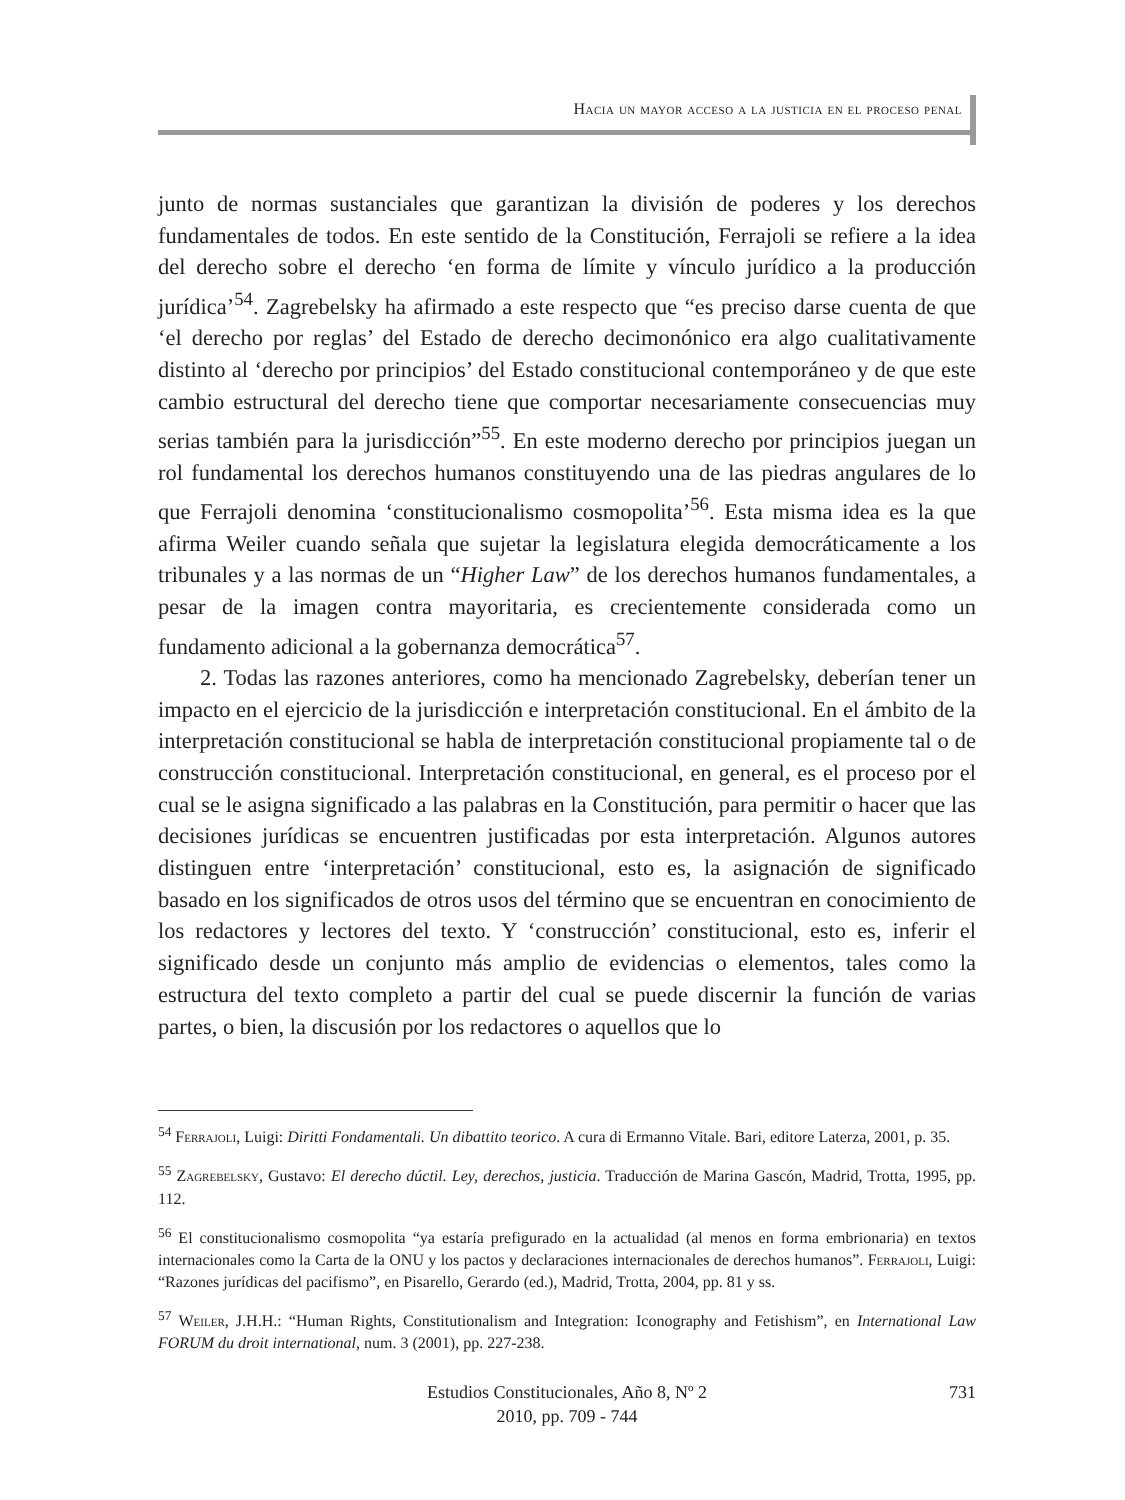Hacia un mayor acceso a la justicia en el proceso penal
junto de normas sustanciales que garantizan la división de poderes y los derechos fundamentales de todos. En este sentido de la Constitución, Ferrajoli se refiere a la idea del derecho sobre el derecho ‘en forma de límite y vínculo jurídico a la producción jurídica’<sup>54</sup>. Zagrebelsky ha afirmado a este respecto que “es preciso darse cuenta de que ‘el derecho por reglas’ del Estado de derecho decimonónico era algo cualitativamente distinto al ‘derecho por principios’ del Estado constitucional contemporáneo y de que este cambio estructural del derecho tiene que comportar necesariamente consecuencias muy serias también para la jurisdicción”<sup>55</sup>. En este moderno derecho por principios juegan un rol fundamental los derechos humanos constituyendo una de las piedras angulares de lo que Ferrajoli denomina ‘constitucionalismo cosmopolita’<sup>56</sup>. Esta misma idea es la que afirma Weiler cuando señala que sujetar la legislatura elegida democráticamente a los tribunales y a las normas de un “Higher Law” de los derechos humanos fundamentales, a pesar de la imagen contra mayoritaria, es crecientemente considerada como un fundamento adicional a la gobernanza democrática<sup>57</sup>.
2. Todas las razones anteriores, como ha mencionado Zagrebelsky, deberían tener un impacto en el ejercicio de la jurisdicción e interpretación constitucional. En el ámbito de la interpretación constitucional se habla de interpretación constitucional propiamente tal o de construcción constitucional. Interpretación constitucional, en general, es el proceso por el cual se le asigna significado a las palabras en la Constitución, para permitir o hacer que las decisiones jurídicas se encuentren justificadas por esta interpretación. Algunos autores distinguen entre ‘interpretación’ constitucional, esto es, la asignación de significado basado en los significados de otros usos del término que se encuentran en conocimiento de los redactores y lectores del texto. Y ‘construcción’ constitucional, esto es, inferir el significado desde un conjunto más amplio de evidencias o elementos, tales como la estructura del texto completo a partir del cual se puede discernir la función de varias partes, o bien, la discusión por los redactores o aquellos que lo
<sup>54</sup> Ferrajoli, Luigi: Diritti Fondamentali. Un dibattito teorico. A cura di Ermanno Vitale. Bari, editore Laterza, 2001, p. 35.
<sup>55</sup> Zagrebelsky, Gustavo: El derecho dúctil. Ley, derechos, justicia. Traducción de Marina Gascón, Madrid, Trotta, 1995, pp. 112.
<sup>56</sup> El constitucionalismo cosmopolita “ya estaría prefigurado en la actualidad (al menos en forma embrionaria) en textos internacionales como la Carta de la ONU y los pactos y declaraciones internacionales de derechos humanos”. Ferrajoli, Luigi: “Razones jurídicas del pacifismo”, en Pisarello, Gerardo (ed.), Madrid, Trotta, 2004, pp. 81 y ss.
<sup>57</sup> Weiler, J.H.H.: “Human Rights, Constitutionalism and Integration: Iconography and Fetishism”, en International Law FORUM du droit international, num. 3 (2001), pp. 227-238.
Estudios Constitucionales, Año 8, Nº 2
2010, pp. 709 - 744
731